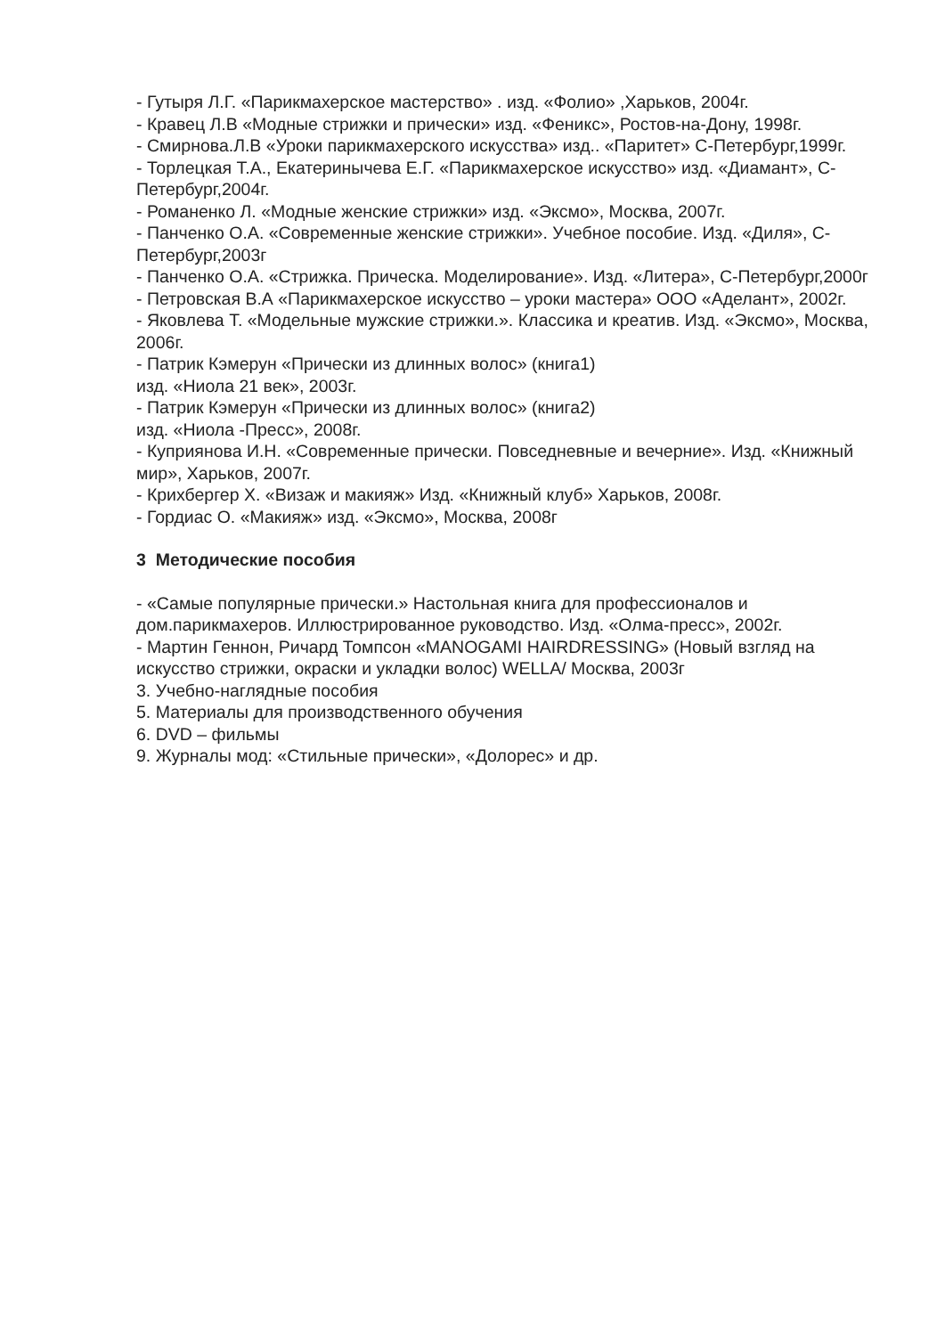- Гутыря Л.Г. «Парикмахерское мастерство» . изд. «Фолио» ,Харьков, 2004г.
- Кравец Л.В «Модные стрижки и прически» изд. «Феникс», Ростов-на-Дону, 1998г.
- Смирнова.Л.В «Уроки парикмахерского искусства» изд.. «Паритет» С-Петербург,1999г.
- Торлецкая Т.А., Екатеринычева Е.Г. «Парикмахерское искусство» изд. «Диамант», С-Петербург,2004г.
- Романенко Л. «Модные женские стрижки» изд. «Эксмо», Москва, 2007г.
- Панченко О.А. «Современные женские стрижки». Учебное пособие. Изд. «Диля», С-Петербург,2003г
- Панченко О.А. «Стрижка. Прическа. Моделирование». Изд. «Литера», С-Петербург,2000г
- Петровская В.А «Парикмахерское искусство – уроки мастера» ООО «Аделант», 2002г.
- Яковлева Т. «Модельные мужские стрижки.». Классика и креатив. Изд. «Эксмо», Москва, 2006г.
- Патрик Кэмерун «Прически из длинных волос» (книга1)
изд. «Ниола 21 век», 2003г.
- Патрик Кэмерун «Прически из длинных волос» (книга2)
изд. «Ниола -Пресс», 2008г.
- Куприянова И.Н. «Современные прически. Повседневные и вечерние». Изд. «Книжный мир», Харьков, 2007г.
- Крихбергер Х. «Визаж и макияж» Изд. «Книжный клуб» Харьков, 2008г.
- Гордиас О. «Макияж» изд. «Эксмо», Москва, 2008г
3 Методические пособия
- «Самые популярные прически.» Настольная книга для профессионалов и дом.парикмахеров. Иллюстрированное руководство. Изд. «Олма-пресс», 2002г.
- Мартин Геннон, Ричард Томпсон «MANOGAMI HAIRDRESSING» (Новый взгляд на искусство стрижки, окраски и укладки волос) WELLA/ Москва, 2003г
3. Учебно-наглядные пособия
5. Материалы для производственного обучения
6. DVD – фильмы
9. Журналы мод: «Стильные прически», «Долорес» и др.